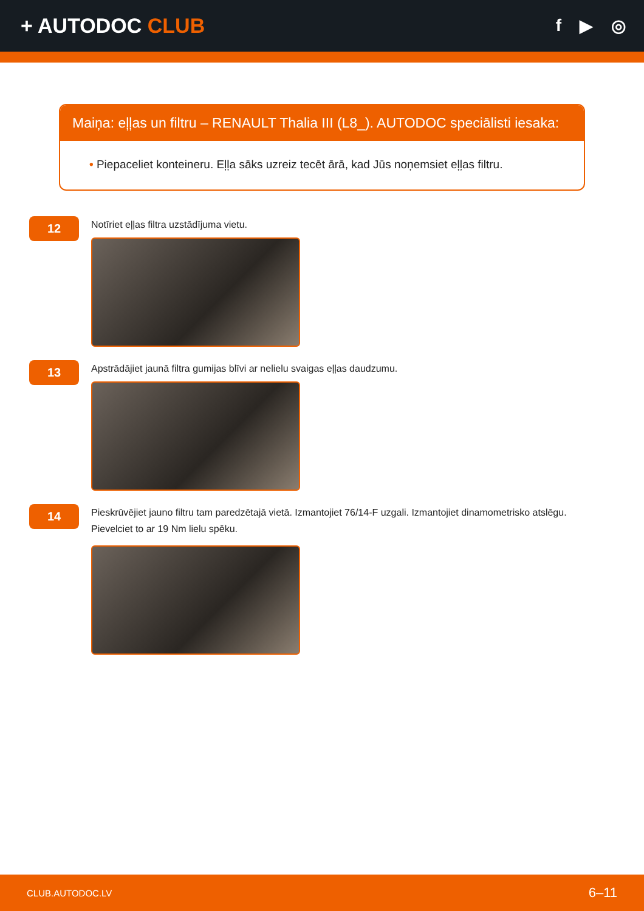+ AUTODOC CLUB
f ▶ ◎
Maiņa: eļļas un filtru – RENAULT Thalia III (L8_). AUTODOC speciālisti iesaka:
• Piepaceliet konteineru. Eļļa sāks uzreiz tecēt ārā, kad Jūs noņemsiet eļļas filtru.
12
Notīriet eļļas filtra uzstādījuma vietu.
13
Apstrādājiet jaunā filtra gumijas blīvi ar nelielu svaigas eļļas daudzumu.
14
Pieskrūvējiet jauno filtru tam paredzētajā vietā. Izmantojiet 76/14-F uzgali. Izmantojiet dinamometrisko atslēgu.
Pievelciet to ar 19 Nm lielu spēku.
CLUB.AUTODOC.LV 6–11